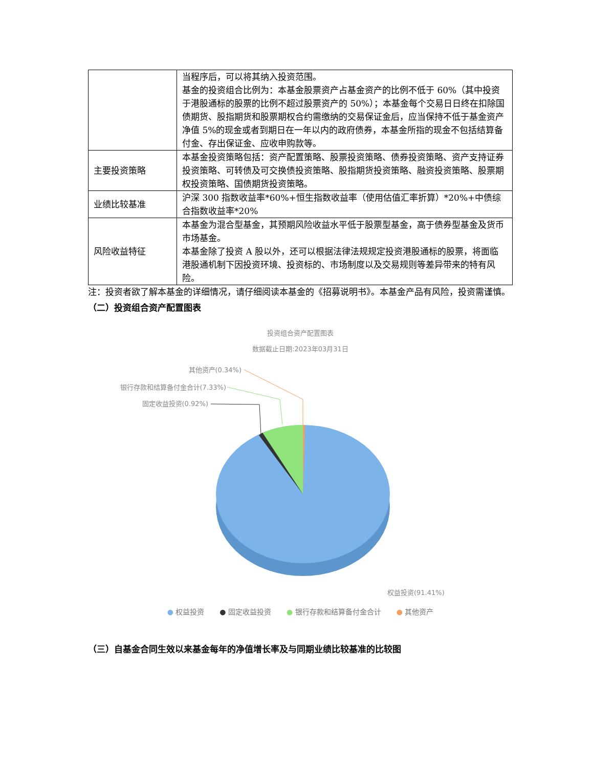| | 当程序后，可以将其纳入投资范围。 基金的投资组合比例为：本基金股票资产占基金资产的比例不低于 60%（其中投资于港股通标的股票的比例不超过股票资产的 50%）；本基金每个交易日日终在扣除国债期货、股指期货和股票期权合约需缴纳的交易保证金后，应当保持不低于基金资产净值 5%的现金或者到期日在一年以内的政府债券，本基金所指的现金不包括结算备付金、存出保证金、应收申购款等。 |
| 主要投资策略 | 本基金投资策略包括：资产配置策略、股票投资策略、债券投资策略、资产支持证券投资策略、可转债及可交换债投资策略、股指期货投资策略、融资投资策略、股票期权投资策略、国债期货投资策略。 |
| 业绩比较基准 | 沪深 300 指数收益率*60%+恒生指数收益率（使用估值汇率折算）*20%+中债综合指数收益率*20% |
| 风险收益特征 | 本基金为混合型基金，其预期风险收益水平低于股票型基金，高于债券型基金及货币市场基金。 本基金除了投资 A 股以外，还可以根据法律法规规定投资港股通标的股票，将面临港股通机制下因投资环境、投资标的、市场制度以及交易规则等差异带来的特有风险。 |
注：投资者欲了解本基金的详细情况，请仔细阅读本基金的《招募说明书》。本基金产品有风险，投资需谨慎。
（二）投资组合资产配置图表
投资组合资产配置图表
数据截止日期:2023年03月31日
其他资产(0.34%)
银行存款和结算备付金合计(7.33%)
固定收益投资(0.92%)
权益投资(91.41%)
● 权益投资 ● 固定收益投资 ● 银行存款和结算备付金合计 ● 其他资产
（三）自基金合同生效以来基金每年的净值增长率及与同期业绩比较基准的比较图